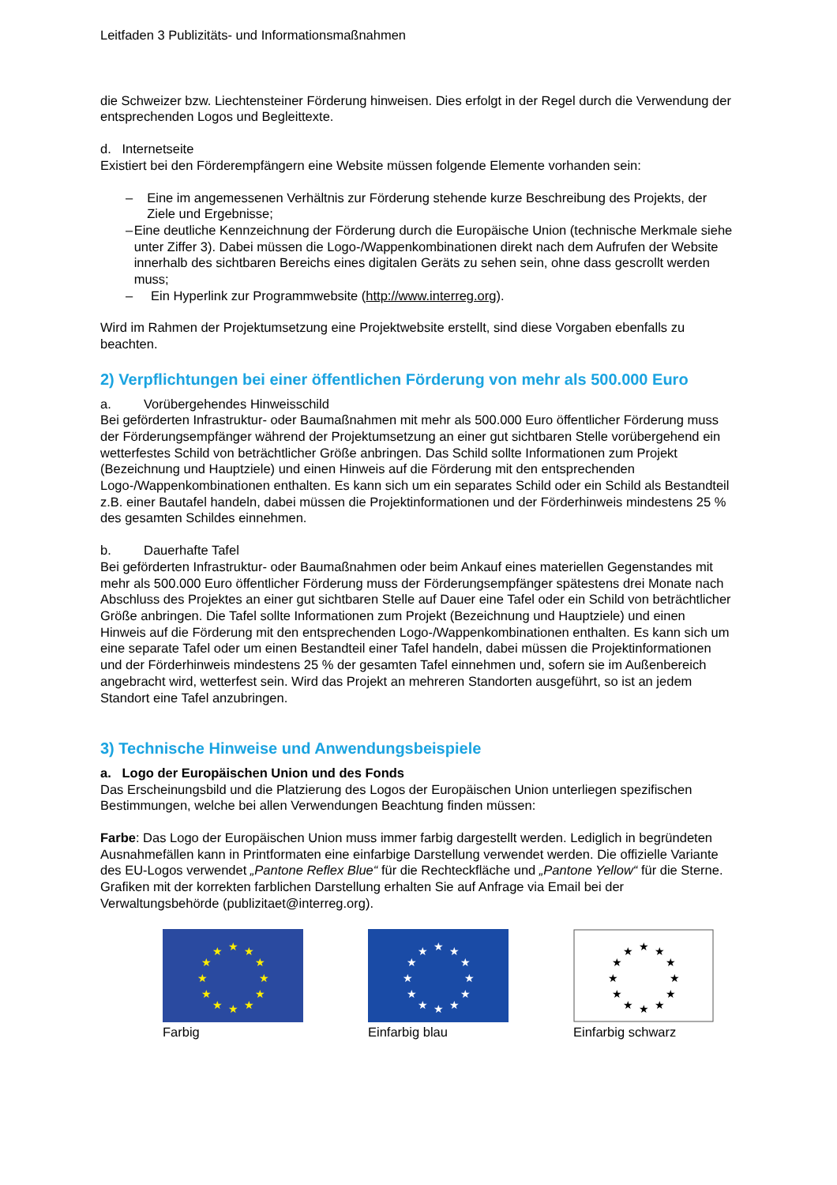Leitfaden 3 Publizitäts- und Informationsmaßnahmen
die Schweizer bzw. Liechtensteiner Förderung hinweisen. Dies erfolgt in der Regel durch die Verwendung der entsprechenden Logos und Begleittexte.
d. Internetseite
Existiert bei den Förderempfängern eine Website müssen folgende Elemente vorhanden sein:
– Eine im angemessenen Verhältnis zur Förderung stehende kurze Beschreibung des Projekts, der Ziele und Ergebnisse;
– Eine deutliche Kennzeichnung der Förderung durch die Europäische Union (technische Merkmale siehe unter Ziffer 3). Dabei müssen die Logo-/Wappenkombinationen direkt nach dem Aufrufen der Website innerhalb des sichtbaren Bereichs eines digitalen Geräts zu sehen sein, ohne dass gescrollt werden muss;
– Ein Hyperlink zur Programmwebsite (http://www.interreg.org).
Wird im Rahmen der Projektumsetzung eine Projektwebsite erstellt, sind diese Vorgaben ebenfalls zu beachten.
2) Verpflichtungen bei einer öffentlichen Förderung von mehr als 500.000 Euro
a. Vorübergehendes Hinweisschild
Bei geförderten Infrastruktur- oder Baumaßnahmen mit mehr als 500.000 Euro öffentlicher Förderung muss der Förderungsempfänger während der Projektumsetzung an einer gut sichtbaren Stelle vorübergehend ein wetterfestes Schild von beträchtlicher Größe anbringen. Das Schild sollte Informationen zum Projekt (Bezeichnung und Hauptziele) und einen Hinweis auf die Förderung mit den entsprechenden Logo-/Wappenkombinationen enthalten. Es kann sich um ein separates Schild oder ein Schild als Bestandteil z.B. einer Bautafel handeln, dabei müssen die Projektinformationen und der Förderhinweis mindestens 25 % des gesamten Schildes einnehmen.
b. Dauerhafte Tafel
Bei geförderten Infrastruktur- oder Baumaßnahmen oder beim Ankauf eines materiellen Gegenstandes mit mehr als 500.000 Euro öffentlicher Förderung muss der Förderungsempfänger spätestens drei Monate nach Abschluss des Projektes an einer gut sichtbaren Stelle auf Dauer eine Tafel oder ein Schild von beträchtlicher Größe anbringen. Die Tafel sollte Informationen zum Projekt (Bezeichnung und Hauptziele) und einen Hinweis auf die Förderung mit den entsprechenden Logo-/Wappenkombinationen enthalten. Es kann sich um eine separate Tafel oder um einen Bestandteil einer Tafel handeln, dabei müssen die Projektinformationen und der Förderhinweis mindestens 25 % der gesamten Tafel einnehmen und, sofern sie im Außenbereich angebracht wird, wetterfest sein. Wird das Projekt an mehreren Standorten ausgeführt, so ist an jedem Standort eine Tafel anzubringen.
3) Technische Hinweise und Anwendungsbeispiele
a. Logo der Europäischen Union und des Fonds
Das Erscheinungsbild und die Platzierung des Logos der Europäischen Union unterliegen spezifischen Bestimmungen, welche bei allen Verwendungen Beachtung finden müssen:
Farbe: Das Logo der Europäischen Union muss immer farbig dargestellt werden. Lediglich in begründeten Ausnahmefällen kann in Printformaten eine einfarbige Darstellung verwendet werden. Die offizielle Variante des EU-Logos verwendet „Pantone Reflex Blue“ für die Rechteckfläche und „Pantone Yellow“ für die Sterne.
Grafiken mit der korrekten farblichen Darstellung erhalten Sie auf Anfrage via Email bei der Verwaltungsbehörde (publizitaet@interreg.org).
★
★
★
★
★
★
★
★
★
★
★
★
Farbig
★
★
★
★
★
★
★
★
★
★
★
★
Einfarbig blau
★
★
★
★
★
★
★
★
★
★
★
★
Einfarbig schwarz